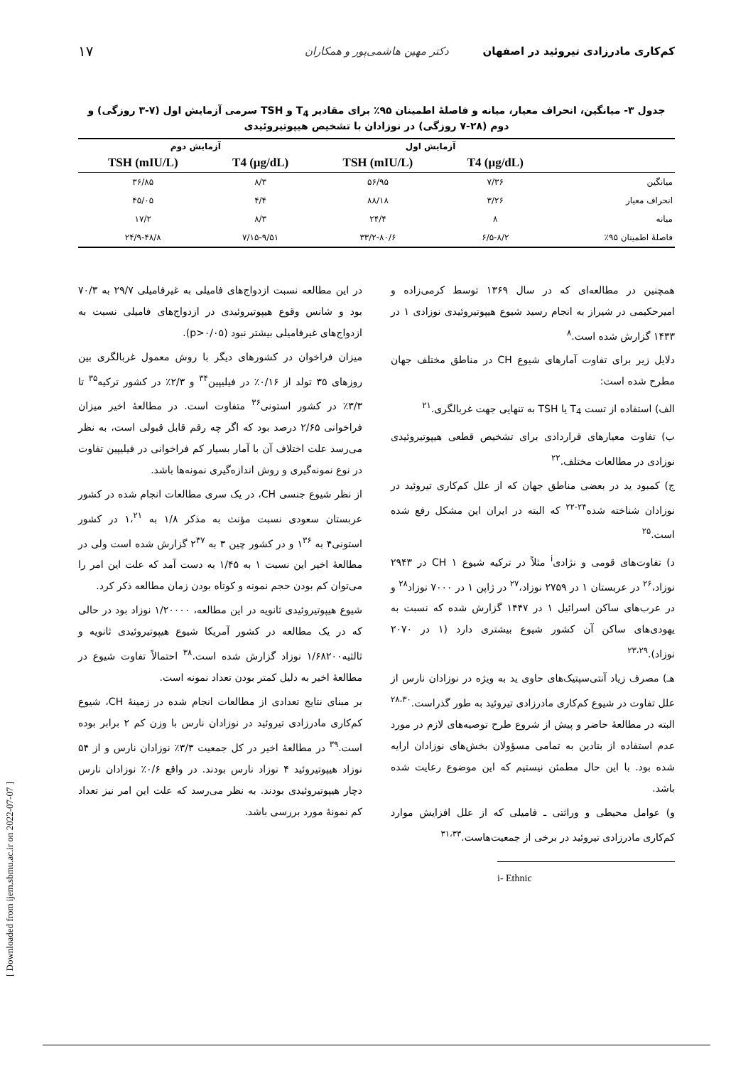کم‌کاری مادرزادی تیروئید در اصفهان دکتر مهین هاشمی‌پور و همکاران ۱۷
جدول ۳- میانگین، انحراف معیار، میانه و فاصلهٔ اطمینان ۹۵٪ برای مقادیر T<sub>4</sub> و TSH سرمی آزمایش اول (۷-۳ روزگی) و دوم (۲۸-۷ روزگی) در نوزادان با تشخیص هیپوتیروئیدی
| | آزمایش اول | | آزمایش دوم | |
| --- | --- | --- | --- | --- |
| | T4 (μg/dL) | TSH (mIU/L) | T4 (μg/dL) | TSH (mIU/L) |
| میانگین | ۷/۳۶ | ۵۶/۹۵ | ۸/۳ | ۳۶/۸۵ |
| انحراف معیار | ۳/۲۶ | ۸۸/۱۸ | ۴/۴ | ۴۵/۰۵ |
| میانه | ۸ | ۲۴/۴ | ۸/۳ | ۱۷/۲ |
| فاصلهٔ اطمینان ۹۵٪ | ۶/۵-۸/۲ | ۳۳/۲-۸۰/۶ | ۷/۱۵-۹/۵۱ | ۲۴/۹-۴۸/۸ |
همچنین در مطالعه‌ای که در سال ۱۳۶۹ توسط کرمی‌زاده و امیرحکیمی در شیراز به انجام رسید شیوع هیپوتیروئیدی نوزادی ۱ در ۱۴۳۳ گزارش شده است.<sup>۸</sup>
دلایل زیر برای تفاوت آمارهای شیوع CH در مناطق مختلف جهان مطرح شده است:
الف) استفاده از تست T<sub>4</sub> یا TSH به تنهایی جهت غربالگری.<sup>۲۱</sup>
ب) تفاوت معیارهای قراردادی برای تشخیص قطعی هیپوتیروئیدی نوزادی در مطالعات مختلف.<sup>۲۲</sup>
ج) کمبود ید در بعضی مناطق جهان که از علل کم‌کاری تیروئید در نوزادان شناخته شده<sup>۲۴-۲۲</sup> که البته در ایران این مشکل رفع شده است.<sup>۲۵</sup>
د) تفاوت‌های قومی و نژادی<sup>i</sup> مثلاً در ترکیه شیوع CH ۱ در ۲۹۴۳ نوزاد،<sup>۲۶</sup> در عربستان ۱ در ۲۷۵۹ نوزاد،<sup>۲۷</sup> در ژاپن ۱ در ۷۰۰۰ نوزاد<sup>۲۸</sup> و در عرب‌های ساکن اسرائیل ۱ در ۱۴۴۷ گزارش شده که نسبت به یهودی‌های ساکن آن کشور شیوع بیشتری دارد (۱ در ۲۰۷۰ نوزاد).<sup>۲۳،۲۹</sup>
هـ) مصرف زیاد آنتی‌سپتیک‌های حاوی ید به ویژه در نوزادان نارس از علل تفاوت در شیوع کم‌کاری مادرزادی تیروئید به طور گذراست.<sup>۲۸،۳۰</sup> البته در مطالعهٔ حاضر و پیش از شروع طرح توصیه‌های لازم در مورد عدم استفاده از بتادین به تمامی مسؤولان بخش‌های نوزادان ارایه شده بود. با این حال مطمئن نیستیم که این موضوع رعایت شده باشد.
و) عوامل محیطی و وراثتی ـ فامیلی که از علل افزایش موارد کم‌کاری مادرزادی تیروئید در برخی از جمعیت‌هاست.<sup>۳۱،۳۳</sup>
i- Ethnic
در این مطالعه نسبت ازدواج‌های فامیلی به غیرفامیلی ۲۹/۷ به ۷۰/۳ بود و شانس وقوع هیپوتیروئیدی در ازدواج‌های فامیلی نسبت به ازدواج‌های غیرفامیلی بیشتر نبود (p>۰/۰۵).
میزان فراخوان در کشورهای دیگر با روش معمول غربالگری بین روزهای ۳۵ تولد از ۰/۱۶٪ در فیلیپین<sup>۳۴</sup> و ۲/۳٪ در کشور ترکیه<sup>۳۵</sup> تا ۳/۳٪ در کشور استونی<sup>۳۶</sup> متفاوت است. در مطالعهٔ اخیر میزان فراخوانی ۲/۶۵ درصد بود که اگر چه رقم قابل قبولی است، به نظر می‌رسد علت اختلاف آن با آمار بسیار کم فراخوانی در فیلیپین تفاوت در نوع نمونه‌گیری و روش اندازه‌گیری نمونه‌ها باشد.
از نظر شیوع جنسی CH، در یک سری مطالعات انجام شده در کشور عربستان سعودی نسبت مؤنث به مذکر ۱/۸ به ۱،<sup>۲۱</sup> در کشور استونی۴ به ۱<sup>۳۶</sup> و در کشور چین ۳ به ۲<sup>۳۷</sup> گزارش شده است ولی در مطالعهٔ اخیر این نسبت ۱ به ۱/۴۵ به دست آمد که علت این امر را می‌توان کم بودن حجم نمونه و کوتاه بودن زمان مطالعه ذکر کرد.
شیوع هیپوتیروئیدی ثانویه در این مطالعه، ۱/۲۰۰۰۰ نوزاد بود در حالی که در یک مطالعه در کشور آمریکا شیوع هیپوتیروئیدی ثانویه و ثالثیه۱/۶۸۲۰۰ نوزاد گزارش شده است.<sup>۳۸</sup> احتمالاً تفاوت شیوع در مطالعهٔ اخیر به دلیل کمتر بودن تعداد نمونه است.
بر مبنای نتایج تعدادی از مطالعات انجام شده در زمینهٔ CH، شیوع کم‌کاری مادرزادی تیروئید در نوزادان نارس با وزن کم ۲ برابر بوده است.<sup>۳۹</sup> در مطالعهٔ اخیر در کل جمعیت ۳/۳٪ نوزادان نارس و از ۵۴ نوزاد هیپوتیروئید ۴ نوزاد نارس بودند. در واقع ۰/۶٪ نوزادان نارس دچار هیپوتیروئیدی بودند. به نظر می‌رسد که علت این امر نیز تعداد کم نمونهٔ مورد بررسی باشد.
[ Downloaded from ijem.sbmu.ac.ir on 2022-07-07 ]